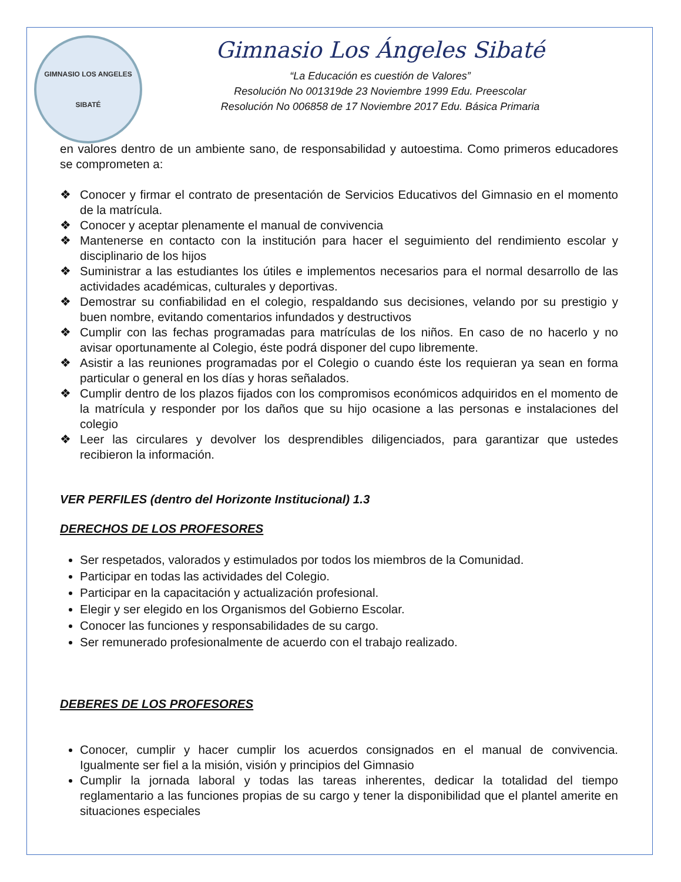GIMNASIO LOS ANGELES
SIBATÉ
Gimnasio Los Ángeles Sibaté
“La Educación es cuestión de Valores”
Resolución No 001319de 23 Noviembre 1999 Edu. Preescolar
Resolución No 006858 de 17 Noviembre 2017 Edu. Básica Primaria
en valores dentro de un ambiente sano, de responsabilidad y autoestima. Como primeros educadores se comprometen a:
❖ Conocer y firmar el contrato de presentación de Servicios Educativos del Gimnasio en el momento de la matrícula.
❖ Conocer y aceptar plenamente el manual de convivencia
❖ Mantenerse en contacto con la institución para hacer el seguimiento del rendimiento escolar y disciplinario de los hijos
❖ Suministrar a las estudiantes los útiles e implementos necesarios para el normal desarrollo de las actividades académicas, culturales y deportivas.
❖ Demostrar su confiabilidad en el colegio, respaldando sus decisiones, velando por su prestigio y buen nombre, evitando comentarios infundados y destructivos
❖ Cumplir con las fechas programadas para matrículas de los niños. En caso de no hacerlo y no avisar oportunamente al Colegio, éste podrá disponer del cupo libremente.
❖ Asistir a las reuniones programadas por el Colegio o cuando éste los requieran ya sean en forma particular o general en los días y horas señalados.
❖ Cumplir dentro de los plazos fijados con los compromisos económicos adquiridos en el momento de la matrícula y responder por los daños que su hijo ocasione a las personas e instalaciones del colegio
❖ Leer las circulares y devolver los desprendibles diligenciados, para garantizar que ustedes recibieron la información.
VER PERFILES (dentro del Horizonte Institucional) 1.3
DERECHOS DE LOS PROFESORES
Ser respetados, valorados y estimulados por todos los miembros de la Comunidad.
Participar en todas las actividades del Colegio.
Participar en la capacitación y actualización profesional.
Elegir y ser elegido en los Organismos del Gobierno Escolar.
Conocer las funciones y responsabilidades de su cargo.
Ser remunerado profesionalmente de acuerdo con el trabajo realizado.
DEBERES DE LOS PROFESORES
Conocer, cumplir y hacer cumplir los acuerdos consignados en el manual de convivencia. Igualmente ser fiel a la misión, visión y principios del Gimnasio
Cumplir la jornada laboral y todas las tareas inherentes, dedicar la totalidad del tiempo reglamentario a las funciones propias de su cargo y tener la disponibilidad que el plantel amerite en situaciones especiales